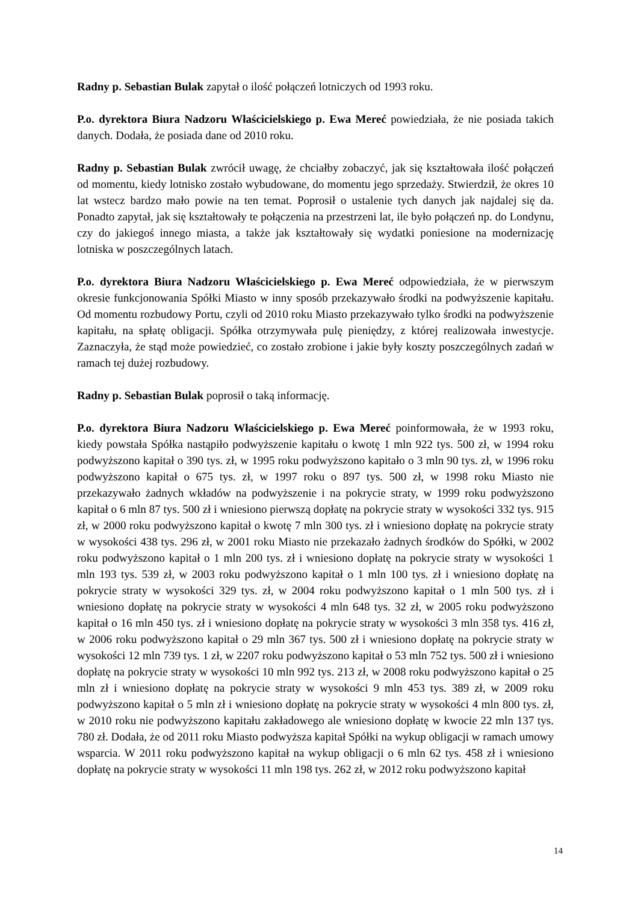Radny p. Sebastian Bulak zapytał o ilość połączeń lotniczych od 1993 roku.
P.o. dyrektora Biura Nadzoru Właścicielskiego p. Ewa Mereć powiedziała, że nie posiada takich danych. Dodała, że posiada dane od 2010 roku.
Radny p. Sebastian Bulak zwrócił uwagę, że chciałby zobaczyć, jak się kształtowała ilość połączeń od momentu, kiedy lotnisko zostało wybudowane, do momentu jego sprzedaży. Stwierdził, że okres 10 lat wstecz bardzo mało powie na ten temat. Poprosił o ustalenie tych danych jak najdalej się da. Ponadto zapytał, jak się kształtowały te połączenia na przestrzeni lat, ile było połączeń np. do Londynu, czy do jakiegoś innego miasta, a także jak kształtowały się wydatki poniesione na modernizację lotniska w poszczególnych latach.
P.o. dyrektora Biura Nadzoru Właścicielskiego p. Ewa Mereć odpowiedziała, że w pierwszym okresie funkcjonowania Spółki Miasto w inny sposób przekazywało środki na podwyższenie kapitału. Od momentu rozbudowy Portu, czyli od 2010 roku Miasto przekazywało tylko środki na podwyższenie kapitału, na spłatę obligacji. Spółka otrzymywała pulę pieniędzy, z której realizowała inwestycje. Zaznaczyła, że stąd może powiedzieć, co zostało zrobione i jakie były koszty poszczególnych zadań w ramach tej dużej rozbudowy.
Radny p. Sebastian Bulak poprosił o taką informację.
P.o. dyrektora Biura Nadzoru Właścicielskiego p. Ewa Mereć poinformowała, że w 1993 roku, kiedy powstała Spółka nastąpiło podwyższenie kapitału o kwotę 1 mln 922 tys. 500 zł, w 1994 roku podwyższono kapitał o 390 tys. zł, w 1995 roku podwyższono kapitało o 3 mln 90 tys. zł, w 1996 roku podwyższono kapitał o 675 tys. zł, w 1997 roku o 897 tys. 500 zł, w 1998 roku Miasto nie przekazywało żadnych wkładów na podwyższenie i na pokrycie straty, w 1999 roku podwyższono kapitał o 6 mln 87 tys. 500 zł i wniesiono pierwszą dopłatę na pokrycie straty w wysokości 332 tys. 915 zł, w 2000 roku podwyższono kapitał o kwotę 7 mln 300 tys. zł i wniesiono dopłatę na pokrycie straty w wysokości 438 tys. 296 zł, w 2001 roku Miasto nie przekazało żadnych środków do Spółki, w 2002 roku podwyższono kapitał o 1 mln 200 tys. zł i wniesiono dopłatę na pokrycie straty w wysokości 1 mln 193 tys. 539 zł, w 2003 roku podwyższono kapitał o 1 mln 100 tys. zł i wniesiono dopłatę na pokrycie straty w wysokości 329 tys. zł, w 2004 roku podwyższono kapitał o 1 mln 500 tys. zł i wniesiono dopłatę na pokrycie straty w wysokości 4 mln 648 tys. 32 zł, w 2005 roku podwyższono kapitał o 16 mln 450 tys. zł i wniesiono dopłatę na pokrycie straty w wysokości 3 mln 358 tys. 416 zł, w 2006 roku podwyższono kapitał o 29 mln 367 tys. 500 zł i wniesiono dopłatę na pokrycie straty w wysokości 12 mln 739 tys. 1 zł, w 2207 roku podwyższono kapitał o 53 mln 752 tys. 500 zł i wniesiono dopłatę na pokrycie straty w wysokości 10 mln 992 tys. 213 zł, w 2008 roku podwyższono kapitał o 25 mln zł i wniesiono dopłatę na pokrycie straty w wysokości 9 mln 453 tys. 389 zł, w 2009 roku podwyższono kapitał o 5 mln zł i wniesiono dopłatę na pokrycie straty w wysokości 4 mln 800 tys. zł, w 2010 roku nie podwyższono kapitału zakładowego ale wniesiono dopłatę w kwocie 22 mln 137 tys. 780 zł. Dodała, że od 2011 roku Miasto podwyższa kapitał Spółki na wykup obligacji w ramach umowy wsparcia. W 2011 roku podwyższono kapitał na wykup obligacji o 6 mln 62 tys. 458 zł i wniesiono dopłatę na pokrycie straty w wysokości 11 mln 198 tys. 262 zł, w 2012 roku podwyższono kapitał
14